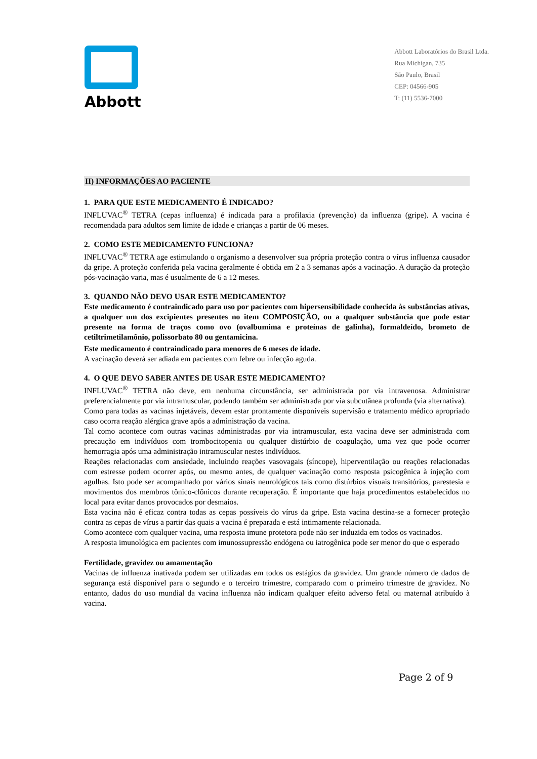Abbott
Abbott Laboratórios do Brasil Ltda.
Rua Michigan, 735
São Paulo, Brasil
CEP: 04566-905
T: (11) 5536-7000
II) INFORMAÇÕES AO PACIENTE
1. PARA QUE ESTE MEDICAMENTO É INDICADO?
INFLUVAC<sup>®</sup> TETRA (cepas influenza) é indicada para a profilaxia (prevenção) da influenza (gripe). A vacina é recomendada para adultos sem limite de idade e crianças a partir de 06 meses.
2. COMO ESTE MEDICAMENTO FUNCIONA?
INFLUVAC<sup>®</sup> TETRA age estimulando o organismo a desenvolver sua própria proteção contra o vírus influenza causador da gripe. A proteção conferida pela vacina geralmente é obtida em 2 a 3 semanas após a vacinação. A duração da proteção pós-vacinação varia, mas é usualmente de 6 a 12 meses.
3. QUANDO NÃO DEVO USAR ESTE MEDICAMENTO?
Este medicamento é contraindicado para uso por pacientes com hipersensibilidade conhecida às substâncias ativas, a qualquer um dos excipientes presentes no item COMPOSIÇÃO, ou a qualquer substância que pode estar presente na forma de traços como ovo (ovalbumima e proteínas de galinha), formaldeído, brometo de cetiltrimetilamônio, polissorbato 80 ou gentamicina.
Este medicamento é contraindicado para menores de 6 meses de idade.
A vacinação deverá ser adiada em pacientes com febre ou infecção aguda.
4. O QUE DEVO SABER ANTES DE USAR ESTE MEDICAMENTO?
INFLUVAC<sup>®</sup> TETRA não deve, em nenhuma circunstância, ser administrada por via intravenosa. Administrar preferencialmente por via intramuscular, podendo também ser administrada por via subcutânea profunda (via alternativa).
Como para todas as vacinas injetáveis, devem estar prontamente disponíveis supervisão e tratamento médico apropriado caso ocorra reação alérgica grave após a administração da vacina.
Tal como acontece com outras vacinas administradas por via intramuscular, esta vacina deve ser administrada com precaução em indivíduos com trombocitopenia ou qualquer distúrbio de coagulação, uma vez que pode ocorrer hemorragia após uma administração intramuscular nestes indivíduos.
Reações relacionadas com ansiedade, incluindo reações vasovagais (síncope), hiperventilação ou reações relacionadas com estresse podem ocorrer após, ou mesmo antes, de qualquer vacinação como resposta psicogênica à injeção com agulhas. Isto pode ser acompanhado por vários sinais neurológicos tais como distúrbios visuais transitórios, parestesia e movimentos dos membros tônico-clônicos durante recuperação. É importante que haja procedimentos estabelecidos no local para evitar danos provocados por desmaios.
Esta vacina não é eficaz contra todas as cepas possíveis do vírus da gripe. Esta vacina destina-se a fornecer proteção contra as cepas de vírus a partir das quais a vacina é preparada e está intimamente relacionada.
Como acontece com qualquer vacina, uma resposta imune protetora pode não ser induzida em todos os vacinados.
A resposta imunológica em pacientes com imunossupressão endógena ou iatrogênica pode ser menor do que o esperado
Fertilidade, gravidez ou amamentação
Vacinas de influenza inativada podem ser utilizadas em todos os estágios da gravidez. Um grande número de dados de segurança está disponível para o segundo e o terceiro trimestre, comparado com o primeiro trimestre de gravidez. No entanto, dados do uso mundial da vacina influenza não indicam qualquer efeito adverso fetal ou maternal atribuído à vacina.
Page 2 of 9